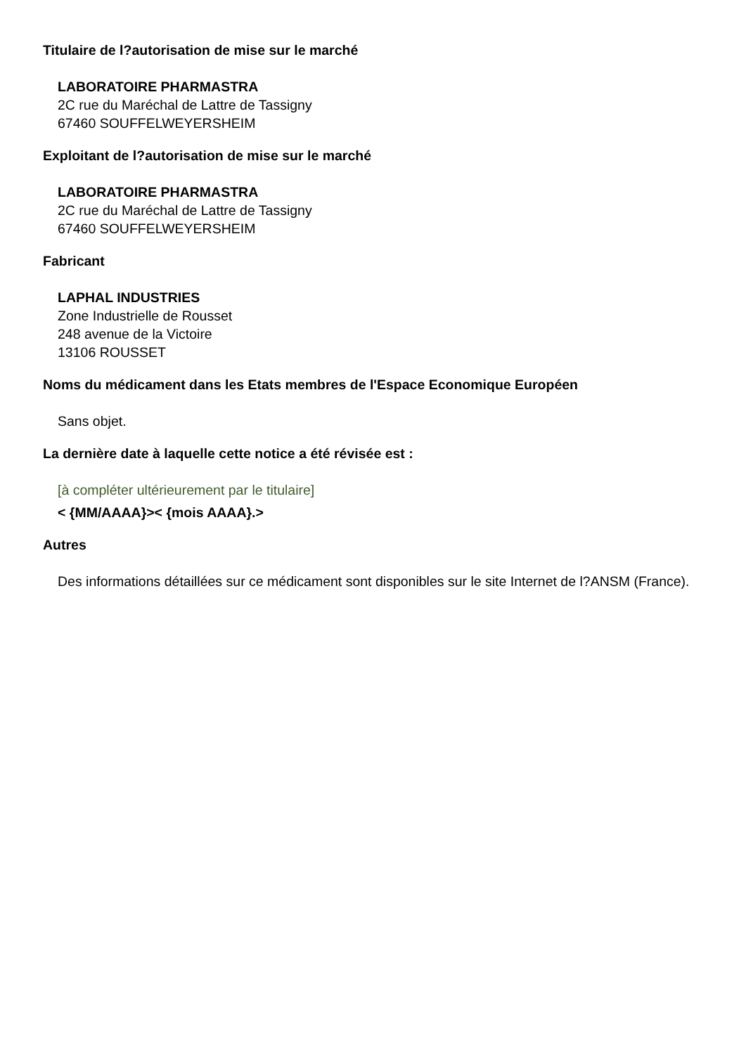Titulaire de l?autorisation de mise sur le marché
LABORATOIRE PHARMASTRA
2C rue du Maréchal de Lattre de Tassigny
67460 SOUFFELWEYERSHEIM
Exploitant de l?autorisation de mise sur le marché
LABORATOIRE PHARMASTRA
2C rue du Maréchal de Lattre de Tassigny
67460 SOUFFELWEYERSHEIM
Fabricant
LAPHAL INDUSTRIES
Zone Industrielle de Rousset
248 avenue de la Victoire
13106 ROUSSET
Noms du médicament dans les Etats membres de l'Espace Economique Européen
Sans objet.
La dernière date à laquelle cette notice a été révisée est :
[à compléter ultérieurement par le titulaire]
< {MM/AAAA}>< {mois AAAA}.>
Autres
Des informations détaillées sur ce médicament sont disponibles sur le site Internet de l?ANSM (France).